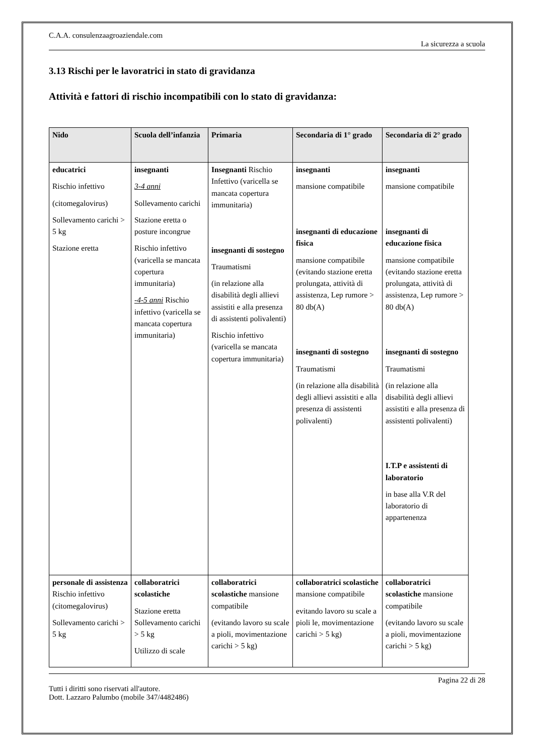C.A.A. consulenzaagroaziendale.com
La sicurezza a scuola
3.13 Rischi per le lavoratrici in stato di gravidanza
Attività e fattori di rischio incompatibili con lo stato di gravidanza:
| Nido | Scuola dell’infanzia | Primaria | Secondaria di 1° grado | Secondaria di 2° grado |
| --- | --- | --- | --- | --- |
| educatrici Rischio infettivo (citomegalovirus) Sollevamento carichi > 5 kg Stazione eretta | insegnanti 3-4 anni Sollevamento carichi Stazione eretta o posture incongrue Rischio infettivo (varicella se mancata copertura immunitaria) -4-5 anni Rischio infettivo (varicella se mancata copertura immunitaria) | Insegnanti Rischio Infettivo (varicella se mancata copertura immunitaria) insegnanti di sostegno Traumatismi (in relazione alla disabilità degli allievi assistiti e alla presenza di assistenti polivalenti) Rischio infettivo (varicella se mancata copertura immunitaria) | insegnanti mansione compatibile insegnanti di educazione fisica mansione compatibile (evitando stazione eretta prolungata, attività di assistenza, Lep rumore > 80 db(A) insegnanti di sostegno Traumatismi (in relazione alla disabilità degli allievi assistiti e alla presenza di assistenti polivalenti) | insegnanti mansione compatibile insegnanti di educazione fisica mansione compatibile (evitando stazione eretta prolungata, attività di assistenza, Lep rumore > 80 db(A) insegnanti di sostegno Traumatismi (in relazione alla disabilità degli allievi assistiti e alla presenza di assistenti polivalenti) I.T.P e assistenti di laboratorio in base alla V.R del laboratorio di appartenenza |
| personale di assistenza Rischio infettivo (citomegalovirus) Sollevamento carichi > 5 kg | collaboratrici scolastiche Stazione eretta Sollevamento carichi > 5 kg Utilizzo di scale | collaboratrici scolastiche mansione compatibile (evitando lavoro su scale a pioli, movimentazione carichi > 5 kg) | collaboratrici scolastiche mansione compatibile evitando lavoro su scale a pioli le, movimentazione carichi > 5 kg) | collaboratrici scolastiche mansione compatibile (evitando lavoro su scale a pioli, movimentazione carichi > 5 kg) |
Pagina 22 di 28
Tutti i diritti sono riservati all'autore.
Dott. Lazzaro Palumbo (mobile 347/4482486)